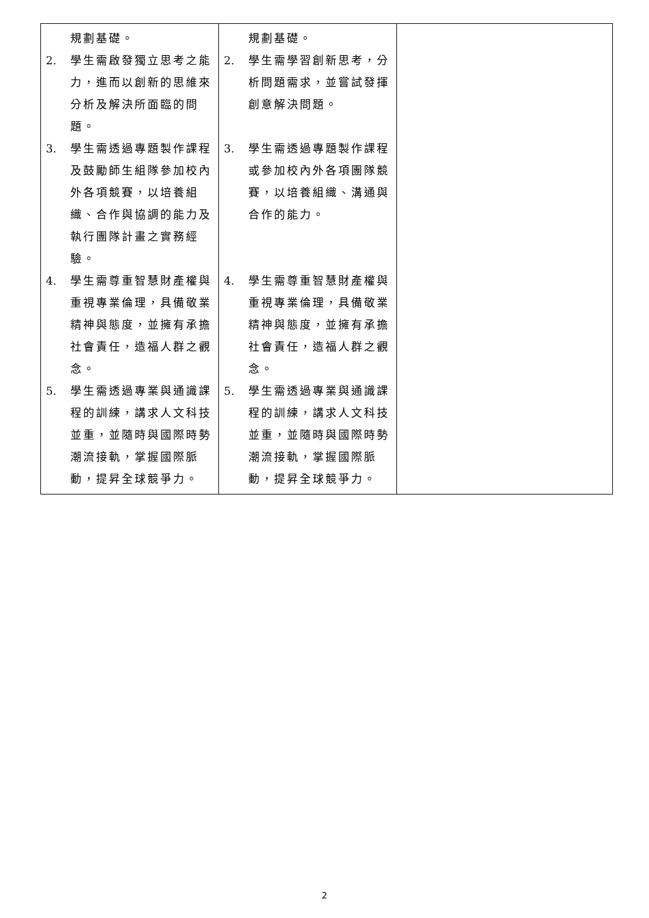| 規劃基礎。 2. 學生需啟發獨立思考之能力，進而以創新的思維來分析及解決所面臨的問題。 3. 學生需透過專題製作課程及鼓勵師生組隊參加校內外各項競賽，以培養組織、合作與協調的能力及執行團隊計畫之實務經驗。 4. 學生需尊重智慧財產權與重視專業倫理，具備敬業精神與態度，並擁有承擔社會責任，造福人群之觀念。 5. 學生需透過專業與通識課程的訓練，講求人文科技並重，並隨時與國際時勢潮流接軌，掌握國際脈動，提昇全球競爭力。 | 規劃基礎。 2. 學生需學習創新思考，分析問題需求，並嘗試發揮創意解決問題。 3. 學生需透過專題製作課程或參加校內外各項團隊競賽，以培養組織、溝通與合作的能力。 4. 學生需尊重智慧財產權與重視專業倫理，具備敬業精神與態度，並擁有承擔社會責任，造福人群之觀念。 5. 學生需透過專業與通識課程的訓練，講求人文科技並重，並隨時與國際時勢潮流接軌，掌握國際脈動，提昇全球競爭力。 | |
2